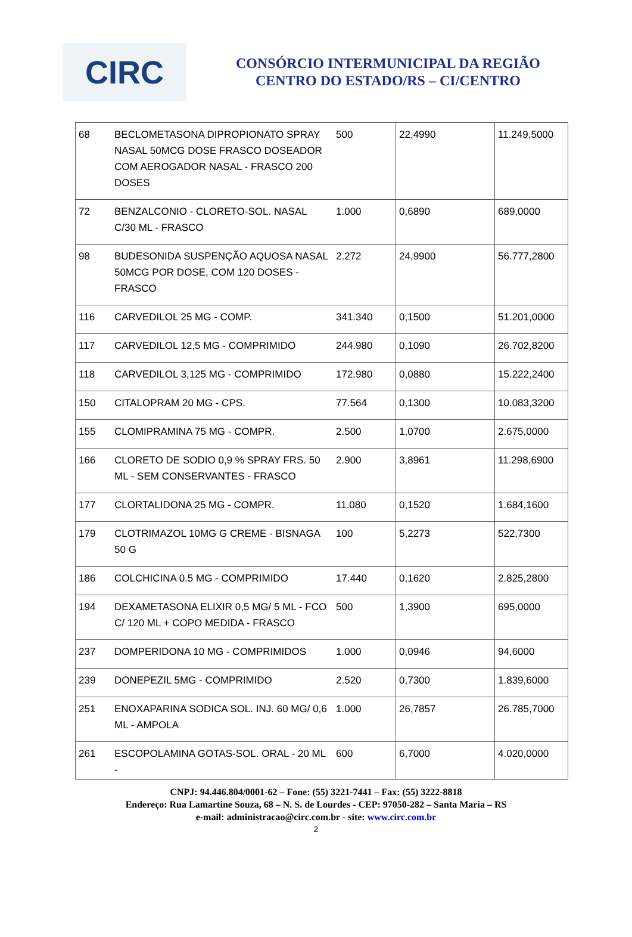CIRC
CONSÓRCIO INTERMUNICIPAL DA REGIÃO
CENTRO DO ESTADO/RS – CI/CENTRO
| 68 | BECLOMETASONA DIPROPIONATO SPRAY NASAL 50MCG DOSE FRASCO DOSEADOR COM AEROGADOR NASAL - FRASCO 200 DOSES | 500 | 22,4990 | 11.249,5000 |
| 72 | BENZALCONIO - CLORETO-SOL. NASAL C/30 ML - FRASCO | 1.000 | 0,6890 | 689,0000 |
| 98 | BUDESONIDA SUSPENÇÃO AQUOSA NASAL 50MCG POR DOSE, COM 120 DOSES - FRASCO | 2.272 | 24,9900 | 56.777,2800 |
| 116 | CARVEDILOL 25 MG - COMP. | 341.340 | 0,1500 | 51.201,0000 |
| 117 | CARVEDILOL 12,5 MG - COMPRIMIDO | 244.980 | 0,1090 | 26.702,8200 |
| 118 | CARVEDILOL 3,125 MG - COMPRIMIDO | 172.980 | 0,0880 | 15.222,2400 |
| 150 | CITALOPRAM 20 MG - CPS. | 77.564 | 0,1300 | 10.083,3200 |
| 155 | CLOMIPRAMINA 75 MG - COMPR. | 2.500 | 1,0700 | 2.675,0000 |
| 166 | CLORETO DE SODIO 0,9 % SPRAY FRS. 50 ML - SEM CONSERVANTES - FRASCO | 2.900 | 3,8961 | 11.298,6900 |
| 177 | CLORTALIDONA 25 MG - COMPR. | 11.080 | 0,1520 | 1.684,1600 |
| 179 | CLOTRIMAZOL 10MG G CREME - BISNAGA 50 G | 100 | 5,2273 | 522,7300 |
| 186 | COLCHICINA 0.5 MG - COMPRIMIDO | 17.440 | 0,1620 | 2.825,2800 |
| 194 | DEXAMETASONA ELIXIR 0,5 MG/ 5 ML - FCO C/ 120 ML + COPO MEDIDA - FRASCO | 500 | 1,3900 | 695,0000 |
| 237 | DOMPERIDONA 10 MG - COMPRIMIDOS | 1.000 | 0,0946 | 94,6000 |
| 239 | DONEPEZIL 5MG - COMPRIMIDO | 2.520 | 0,7300 | 1.839,6000 |
| 251 | ENOXAPARINA SODICA SOL. INJ. 60 MG/ 0,6 ML - AMPOLA | 1.000 | 26,7857 | 26.785,7000 |
| 261 | ESCOPOLAMINA GOTAS-SOL. ORAL - 20 ML - | 600 | 6,7000 | 4.020,0000 |
CNPJ: 94.446.804/0001-62 – Fone: (55) 3221-7441 – Fax: (55) 3222-8818
Endereço: Rua Lamartine Souza, 68 – N. S. de Lourdes - CEP: 97050-282 – Santa Maria – RS
e-mail: administracao@circ.com.br - site: www.circ.com.br
2